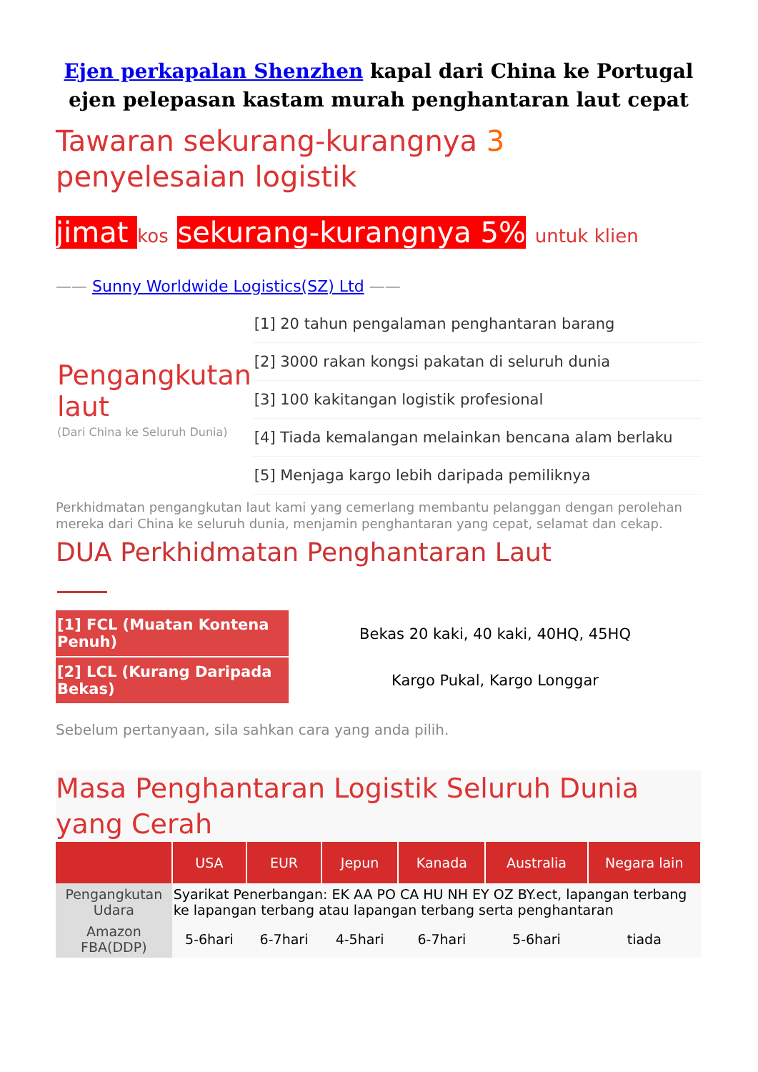Ejen perkapalan Shenzhen kapal dari China ke Portugal ejen pelepasan kastam murah penghantaran laut cepat
Tawaran sekurang-kurangnya 3 penyelesaian logistik
jimat kos sekurang-kurangnya 5% untuk klien
—— Sunny Worldwide Logistics(SZ) Ltd ——
| Pengangkutan laut (Dari China ke Seluruh Dunia) | [1] 20 tahun pengalaman penghantaran barang |
| | [2] 3000 rakan kongsi pakatan di seluruh dunia |
| | [3] 100 kakitangan logistik profesional |
| | [4] Tiada kemalangan melainkan bencana alam berlaku |
| | [5] Menjaga kargo lebih daripada pemiliknya |
Perkhidmatan pengangkutan laut kami yang cemerlang membantu pelanggan dengan perolehan mereka dari China ke seluruh dunia, menjamin penghantaran yang cepat, selamat dan cekap.
DUA Perkhidmatan Penghantaran Laut
| [1] FCL (Muatan Kontena Penuh) | Bekas 20 kaki, 40 kaki, 40HQ, 45HQ |
| [2] LCL (Kurang Daripada Bekas) | Kargo Pukal, Kargo Longgar |
Sebelum pertanyaan, sila sahkan cara yang anda pilih.
Masa Penghantaran Logistik Seluruh Dunia yang Cerah
| | USA | EUR | Jepun | Kanada | Australia | Negara lain |
| --- | --- | --- | --- | --- | --- | --- |
| Pengangkutan Udara | Syarikat Penerbangan: EK AA PO CA HU NH EY OZ BY.ect, lapangan terbang ke lapangan terbang atau lapangan terbang serta penghantaran | | | | | |
| Amazon FBA(DDP) | 5-6hari | 6-7hari | 4-5hari | 6-7hari | 5-6hari | tiada |